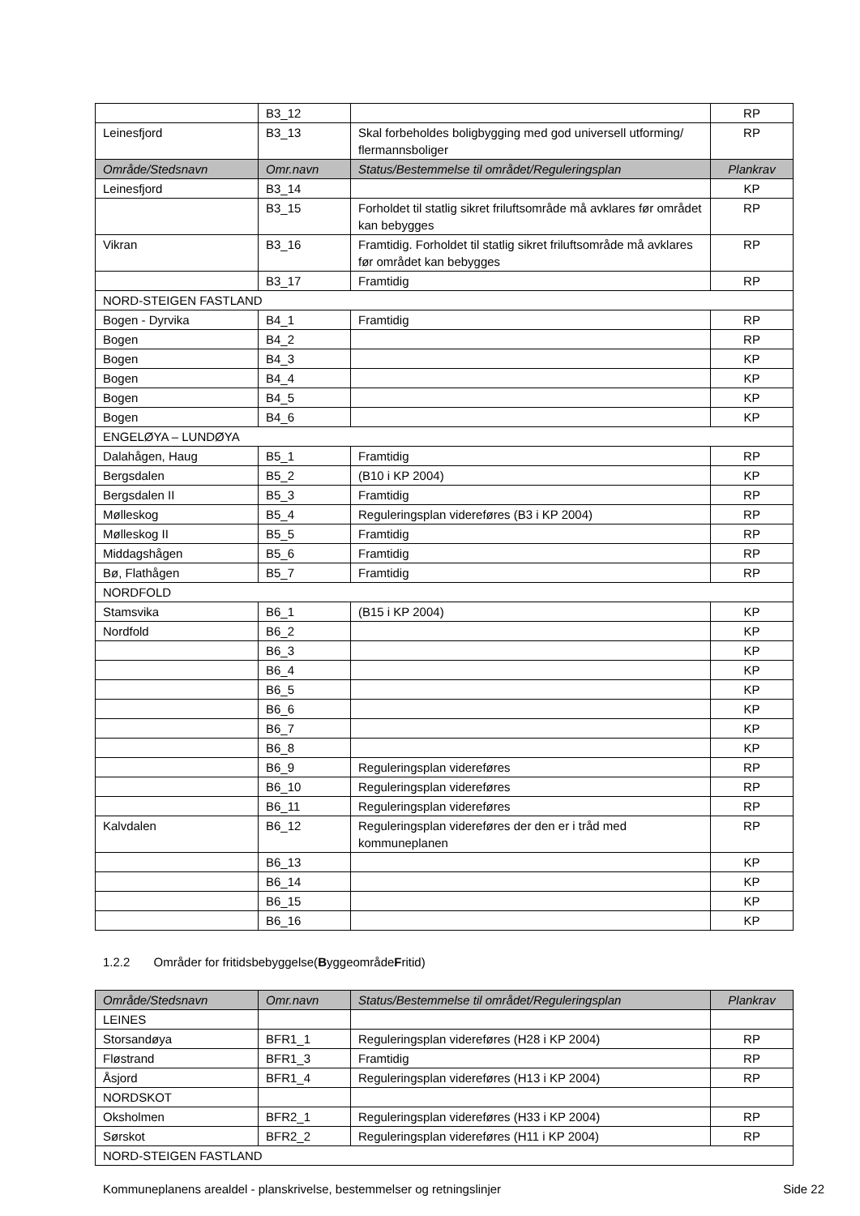| | B3_12 | | RP |
| Leinesfjord | B3_13 | Skal forbeholdes boligbygging med god universell utforming/ flermannsboliger | RP |
| Område/Stedsnavn | Omr.navn | Status/Bestemmelse til området/Reguleringsplan | Plankrav |
| Leinesfjord | B3_14 | | KP |
| | B3_15 | Forholdet til statlig sikret friluftsområde må avklares før området kan bebygges | RP |
| Vikran | B3_16 | Framtidig. Forholdet til statlig sikret friluftsområde må avklares før området kan bebygges | RP |
| | B3_17 | Framtidig | RP |
| NORD-STEIGEN FASTLAND | | | |
| Bogen - Dyrvika | B4_1 | Framtidig | RP |
| Bogen | B4_2 | | RP |
| Bogen | B4_3 | | KP |
| Bogen | B4_4 | | KP |
| Bogen | B4_5 | | KP |
| Bogen | B4_6 | | KP |
| ENGELØYA – LUNDØYA | | | |
| Dalahågen, Haug | B5_1 | Framtidig | RP |
| Bergsdalen | B5_2 | (B10 i KP 2004) | KP |
| Bergsdalen II | B5_3 | Framtidig | RP |
| Mølleskog | B5_4 | Reguleringsplan videreføres (B3 i KP 2004) | RP |
| Mølleskog II | B5_5 | Framtidig | RP |
| Middagshågen | B5_6 | Framtidig | RP |
| Bø, Flathågen | B5_7 | Framtidig | RP |
| NORDFOLD | | | |
| Stamsvika | B6_1 | (B15 i KP 2004) | KP |
| Nordfold | B6_2 | | KP |
| | B6_3 | | KP |
| | B6_4 | | KP |
| | B6_5 | | KP |
| | B6_6 | | KP |
| | B6_7 | | KP |
| | B6_8 | | KP |
| | B6_9 | Reguleringsplan videreføres | RP |
| | B6_10 | Reguleringsplan videreføres | RP |
| | B6_11 | Reguleringsplan videreføres | RP |
| Kalvdalen | B6_12 | Reguleringsplan videreføres der den er i tråd med kommuneplanen | RP |
| | B6_13 | | KP |
| | B6_14 | | KP |
| | B6_15 | | KP |
| | B6_16 | | KP |
1.2.2 Områder for fritidsbebyggelse(ByggeområdeFritid)
| Område/Stedsnavn | Omr.navn | Status/Bestemmelse til området/Reguleringsplan | Plankrav |
| --- | --- | --- | --- |
| LEINES | | | |
| Storsandøya | BFR1_1 | Reguleringsplan videreføres (H28 i KP 2004) | RP |
| Fløstrand | BFR1_3 | Framtidig | RP |
| Åsjord | BFR1_4 | Reguleringsplan videreføres (H13 i KP 2004) | RP |
| NORDSKOT | | | |
| Oksholmen | BFR2_1 | Reguleringsplan videreføres (H33 i KP 2004) | RP |
| Sørskot | BFR2_2 | Reguleringsplan videreføres (H11 i KP 2004) | RP |
| NORD-STEIGEN FASTLAND | | | |
Kommuneplanens arealdel - planskrivelse, bestemmelser og retningslinjer Side 22